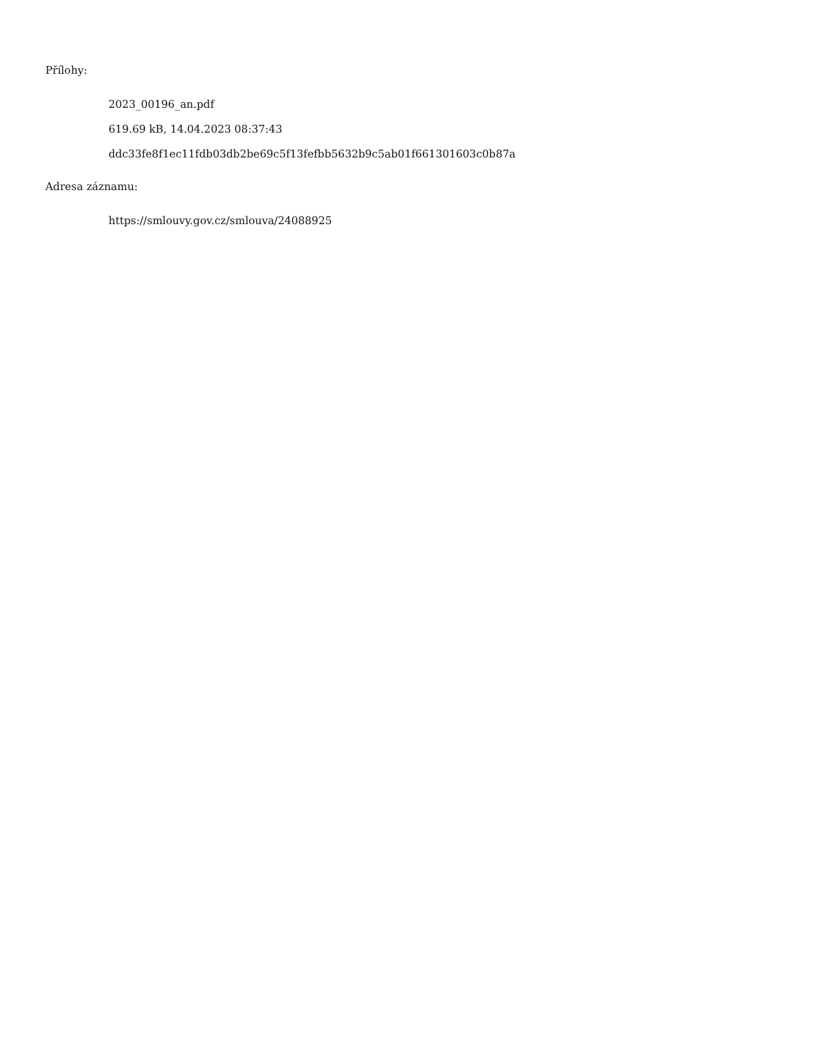Přílohy:
2023_00196_an.pdf
619.69 kB, 14.04.2023 08:37:43
ddc33fe8f1ec11fdb03db2be69c5f13fefbb5632b9c5ab01f661301603c0b87a
Adresa záznamu:
https://smlouvy.gov.cz/smlouva/24088925